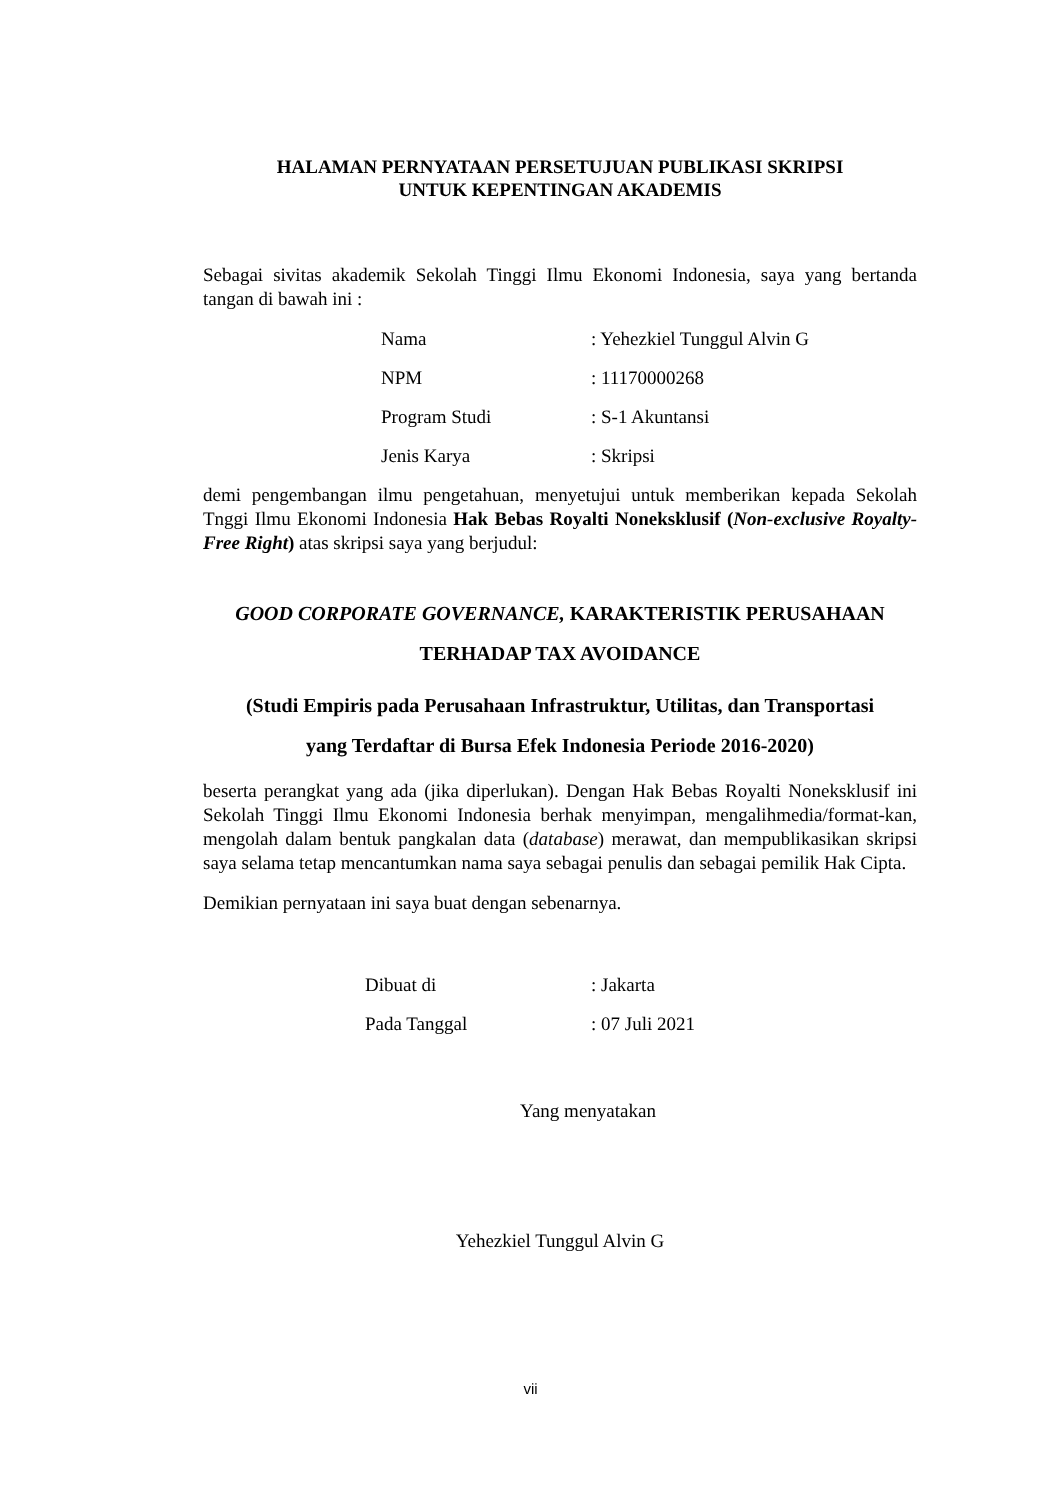HALAMAN PERNYATAAN PERSETUJUAN PUBLIKASI SKRIPSI
UNTUK KEPENTINGAN AKADEMIS
Sebagai sivitas akademik Sekolah Tinggi Ilmu Ekonomi Indonesia, saya yang bertanda tangan di bawah ini :
Nama: Yehezkiel Tunggul Alvin G
NPM: 11170000268
Program Studi: S-1 Akuntansi
Jenis Karya: Skripsi
demi pengembangan ilmu pengetahuan, menyetujui untuk memberikan kepada Sekolah Tnggi Ilmu Ekonomi Indonesia Hak Bebas Royalti Noneksklusif (Non-exclusive Royalty-Free Right) atas skripsi saya yang berjudul:
GOOD CORPORATE GOVERNANCE, KARAKTERISTIK PERUSAHAAN
TERHADAP TAX AVOIDANCE
(Studi Empiris pada Perusahaan Infrastruktur, Utilitas, dan Transportasi
yang Terdaftar di Bursa Efek Indonesia Periode 2016-2020)
beserta perangkat yang ada (jika diperlukan). Dengan Hak Bebas Royalti Noneksklusif ini Sekolah Tinggi Ilmu Ekonomi Indonesia berhak menyimpan, mengalihmedia/format-kan, mengolah dalam bentuk pangkalan data (database) merawat, dan mempublikasikan skripsi saya selama tetap mencantumkan nama saya sebagai penulis dan sebagai pemilik Hak Cipta.
Demikian pernyataan ini saya buat dengan sebenarnya.
Dibuat di: Jakarta
Pada Tanggal: 07 Juli 2021
Yang menyatakan
Yehezkiel Tunggul Alvin G
vii